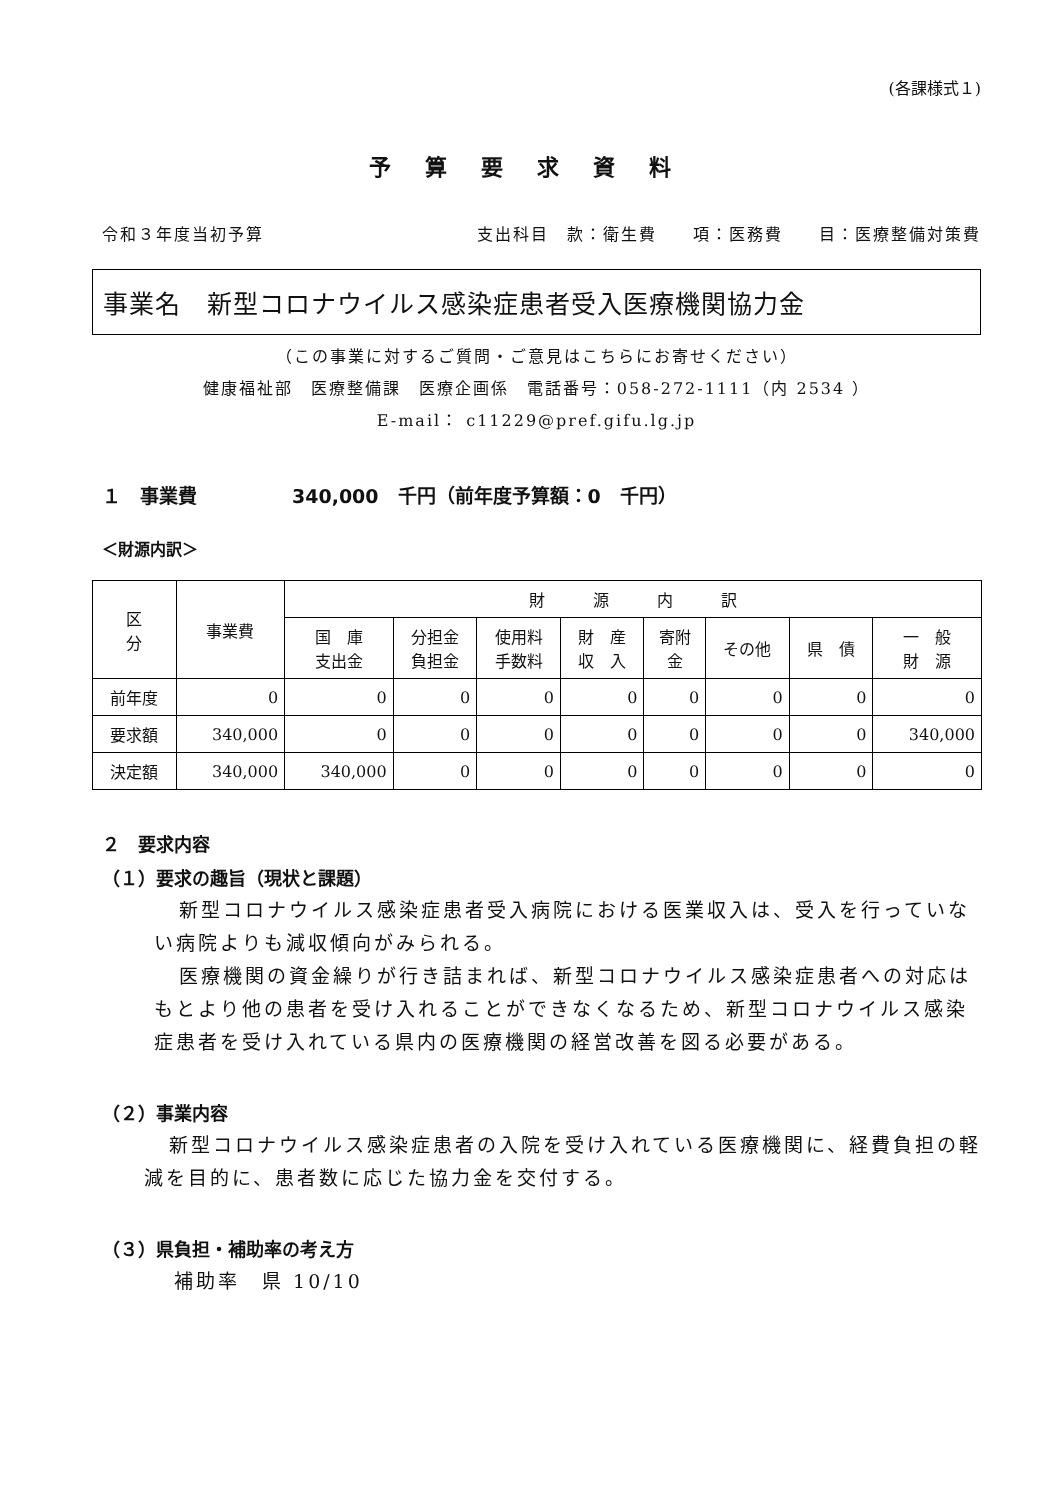(各課様式１)
予算要求資料
令和３年度当初予算 支出科目　款：衛生費　　項：医務費　　目：医療整備対策費
事業名　新型コロナウイルス感染症患者受入医療機関協力金
（この事業に対するご質問・ご意見はこちらにお寄せください）
健康福祉部　医療整備課　医療企画係　電話番号：058-272-1111（内 2534 ）
E-mail： c11229@pref.gifu.lg.jp
１　事業費　　　　　340,000　千円（前年度予算額：0　千円）
＜財源内訳＞
| 区 分 | 事業費 | 財 源 内 訳 | | | | | | | |
| --- | --- | --- | --- | --- | --- | --- | --- | --- | --- |
| | | 国 庫 支出金 | 分担金 負担金 | 使用料 手数料 | 財 産 収 入 | 寄附 金 | その他 | 県 債 | 一 般 財 源 |
| 前年度 | 0 | 0 | 0 | 0 | 0 | 0 | 0 | 0 | 0 |
| 要求額 | 340,000 | 0 | 0 | 0 | 0 | 0 | 0 | 0 | 340,000 |
| 決定額 | 340,000 | 340,000 | 0 | 0 | 0 | 0 | 0 | 0 | 0 |
２　要求内容
（１）要求の趣旨（現状と課題）
新型コロナウイルス感染症患者受入病院における医業収入は、受入を行っていない病院よりも減収傾向がみられる。
医療機関の資金繰りが行き詰まれば、新型コロナウイルス感染症患者への対応はもとより他の患者を受け入れることができなくなるため、新型コロナウイルス感染症患者を受け入れている県内の医療機関の経営改善を図る必要がある。
（２）事業内容
新型コロナウイルス感染症患者の入院を受け入れている医療機関に、経費負担の軽減を目的に、患者数に応じた協力金を交付する。
（３）県負担・補助率の考え方
補助率　県 10/10